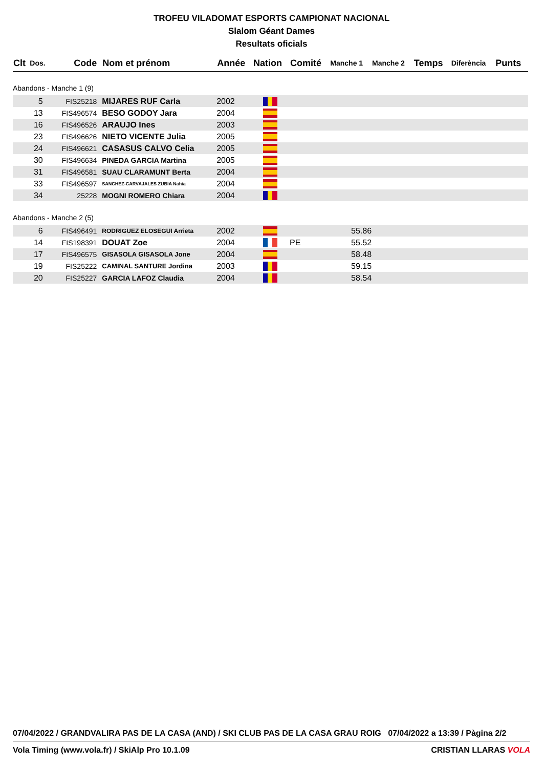TROFEU VILADOMAT ESPORTS CAMPIONAT NACIONAL
Slalom Géant Dames
Resultats oficials
| Clt | Dos. | Code | Nom et prénom | Année | Nation | Comité | Manche 1 | Manche 2 | Temps | Diferència | Punts |
| --- | --- | --- | --- | --- | --- | --- | --- | --- | --- | --- | --- |
| Abandons - Manche 1 (9) | | | | | | | | | | | |
| | 5 | FIS25218 | MIJARES RUF Carla | 2002 | | | | | | | |
| | 13 | FIS496574 | BESO GODOY Jara | 2004 | | | | | | | |
| | 16 | FIS496526 | ARAUJO Ines | 2003 | | | | | | | |
| | 23 | FIS496626 | NIETO VICENTE Julia | 2005 | | | | | | | |
| | 24 | FIS496621 | CASASUS CALVO Celia | 2005 | | | | | | | |
| | 30 | FIS496634 | PINEDA GARCIA Martina | 2005 | | | | | | | |
| | 31 | FIS496581 | SUAU CLARAMUNT Berta | 2004 | | | | | | | |
| | 33 | FIS496597 | SANCHEZ-CARVAJALES ZUBIA Nahia | 2004 | | | | | | | |
| | 34 | 25228 | MOGNI ROMERO Chiara | 2004 | | | | | | | |
| Abandons - Manche 2 (5) | | | | | | | | | | | |
| | 6 | FIS496491 | RODRIGUEZ ELOSEGUI Arrieta | 2002 | | | 55.86 | | | | |
| | 14 | FIS198391 | DOUAT Zoe | 2004 | | PE | 55.52 | | | | |
| | 17 | FIS496575 | GISASOLA GISASOLA Jone | 2004 | | | 58.48 | | | | |
| | 19 | FIS25222 | CAMINAL SANTURE Jordina | 2003 | | | 59.15 | | | | |
| | 20 | FIS25227 | GARCIA LAFOZ Claudia | 2004 | | | 58.54 | | | | |
07/04/2022 / GRANDVALIRA PAS DE LA CASA (AND) / SKI CLUB PAS DE LA CASA GRAU ROIG 07/04/2022 a 13:39 / Pàgina 2/2
Vola Timing (www.vola.fr) / SkiAlp Pro 10.1.09 CRISTIAN LLARAS VOLA